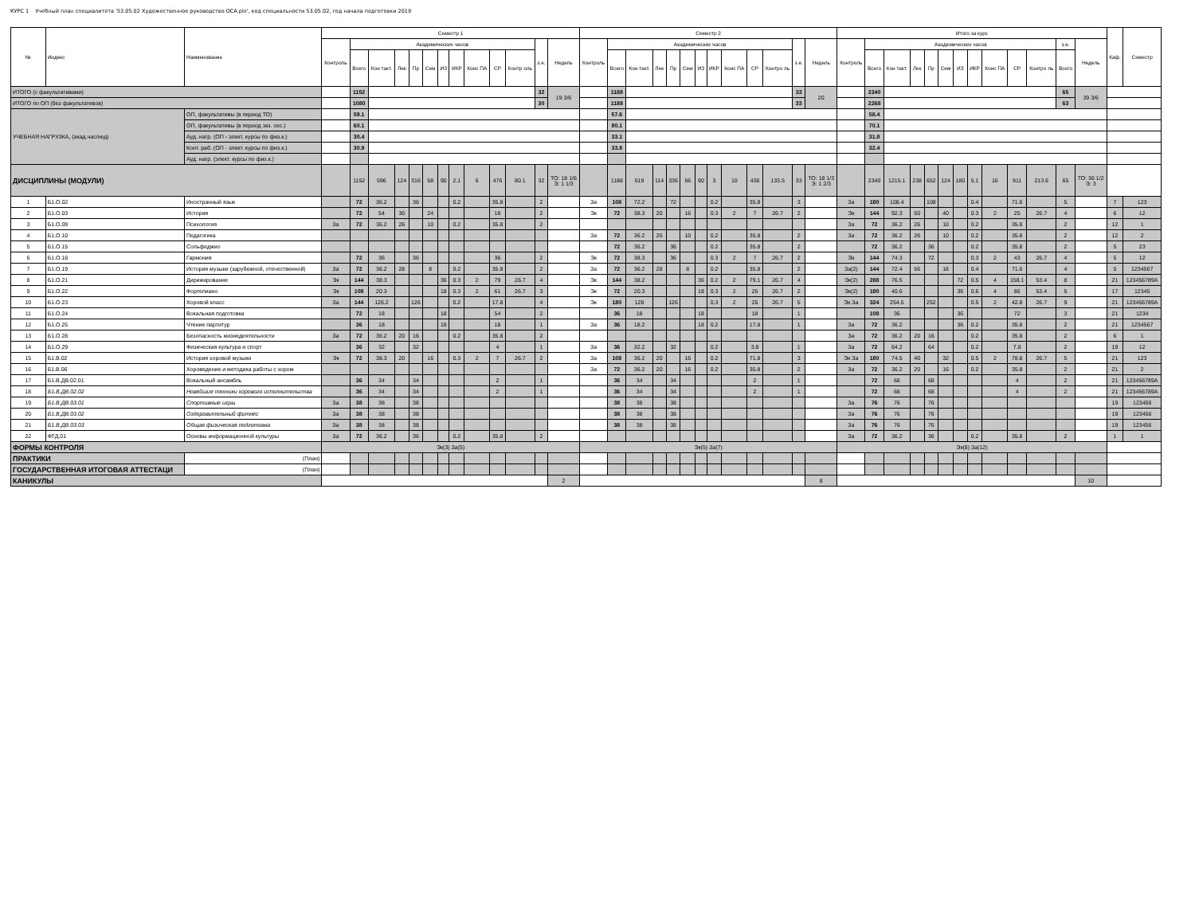КУРС 1 Учебный план специалитета '53.05.02 Художественное руководство ОСА.plx', код специальности 53.05.02, год начала подготовки 2019
| № | Индекс | Наименование | Семестр 1 | | | | | | | | | | | | | Семестр 2 | | | | | | | | | | | | | Итого за курс | | | | | | | | | | | | | Каф. | Семестр |
| --- | --- | --- | --- | --- | --- | --- | --- | --- | --- | --- | --- | --- | --- | --- | --- | --- | --- | --- | --- | --- | --- | --- | --- | --- | --- | --- | --- | --- | --- | --- | --- | --- | --- | --- | --- | --- | --- | --- | --- | --- | --- | --- | --- |
| | | | Контроль | Академических часов | | | | | | | | | | з.е. | Недель | Контроль | Академических часов | | | | | | | | | | з.е. | Недель | Контроль | Академических часов | | | | | | | | | | з.е. | Недель | | |
| | | | | Всего | Кон такт. | Лек | Пр | Сем | ИЗ | ИКР | Конс ПА | СР | Контр оль | | | | Всего | Кон такт. | Лек | Пр | Сем | ИЗ | ИКР | Конс ПА | СР | Контро ль | | | | Всего | Кон такт. | Лек | Пр | Сем | ИЗ | ИКР | Конс ПА | СР | Контро ль | Всего | | | |
| ИТОГО (с факультативами) | | | | 1152 | | | | | | | | | | 32 | 19 3/6 | | 1188 | | | | | | | | | | 33 | 20 | | 2340 | | | | | | | | | | 65 | 39 3/6 | | |
| ИТОГО по ОП (без факультативов) | | | | 1080 | | | | | | | | | | 30 | | | 1188 | | | | | | | | | | 33 | | | 2268 | | | | | | | | | | 63 | | | |
| УЧЕБНАЯ НАГРУЗКА, (акад.час/нед) | | ОП, факультативы (в период ТО) | | 59.1 | | | | | | | | | | | | | 57.6 | | | | | | | | | | | | | 58.4 | | | | | | | | | | | | | |
| | | ОП, факультативы (в период экз. сес.) | | 60.1 | | | | | | | | | | | | | 80.1 | | | | | | | | | | | | | 70.1 | | | | | | | | | | | | | |
| | | Ауд. нагр. (ОП - элект. курсы по физ.к.) | | 30.4 | | | | | | | | | | | | | 33.1 | | | | | | | | | | | | | 31.8 | | | | | | | | | | | | | |
| | | Конт. раб. (ОП - элект. курсы по физ.к.) | | 30.9 | | | | | | | | | | | | | 33.8 | | | | | | | | | | | | | 32.4 | | | | | | | | | | | | | |
| | | Ауд. нагр. (элект. курсы по физ.к.) | | | | | | | | | | | | | | | | | | | | | | | | | | | | | | | | | | | | | | | | | |
| ДИСЦИПЛИНЫ (МОДУЛИ) | | | | 1152 | 596 | 124 | 316 | 58 | 90 | 2.1 | 6 | 476 | 80.1 | 32 | ТО: 18 1/6 Э: 1 1/3 | | 1188 | 619 | 114 | 336 | 66 | 90 | 3 | 10 | 436 | 133.5 | 33 | ТО: 18 1/3 Э: 1 2/3 | | 2340 | 1215.1 | 238 | 652 | 124 | 180 | 5.1 | 16 | 911 | 213.6 | 65 | ТО: 36 1/2 Э: 3 | | |
| 1 | Б1.О.02 | Иностранный язык | | 72 | 36.2 | | 36 | | | 0.2 | | 35.8 | | 2 | | За | 108 | 72.2 | | 72 | | | 0.2 | | 35.8 | | 3 | | За | 180 | 108.4 | | 108 | | | 0.4 | | 71.6 | | 5 | | 7 | 123 |
| 2 | Б1.О.03 | История | | 72 | 54 | 30 | | 24 | | | | 18 | | 2 | | Эк | 72 | 38.3 | 20 | | 16 | | 0.3 | 2 | 7 | 26.7 | 2 | | Эк | 144 | 92.3 | 50 | | 40 | | 0.3 | 2 | 25 | 26.7 | 4 | | 6 | 12 |
| 3 | Б1.О.09 | Психология | За | 72 | 36.2 | 26 | | 10 | | 0.2 | | 35.8 | | 2 | | | | | | | | | | | | | | | За | 72 | 36.2 | 26 | | 10 | | 0.2 | | 35.8 | | 2 | | 12 | 1 |
| 4 | Б1.О.10 | Педагогика | | | | | | | | | | | | | | За | 72 | 36.2 | 26 | | 10 | | 0.2 | | 35.8 | | 2 | | За | 72 | 36.2 | 26 | | 10 | | 0.2 | | 35.8 | | 2 | | 12 | 2 |
| 5 | Б1.О.15 | Сольфеджио | | | | | | | | | | | | | | | 72 | 36.2 | | 36 | | | 0.2 | | 35.8 | | 2 | | | 72 | 36.2 | | 36 | | | 0.2 | | 35.8 | | 2 | | 5 | 23 |
| 6 | Б1.О.16 | Гармония | | 72 | 36 | | 36 | | | | | 36 | | 2 | | Эк | 72 | 38.3 | | 36 | | | 0.3 | 2 | 7 | 26.7 | 2 | | Эк | 144 | 74.3 | | 72 | | | 0.3 | 2 | 43 | 26.7 | 4 | | 5 | 12 |
| 7 | Б1.О.19 | История музыки (зарубежной, отечественной) | За | 72 | 36.2 | 28 | | 8 | | 0.2 | | 35.8 | | 2 | | За | 72 | 36.2 | 28 | | 8 | | 0.2 | | 35.8 | | 2 | | За(2) | 144 | 72.4 | 56 | | 16 | | 0.4 | | 71.6 | | 4 | | 5 | 1234567 |
| 8 | Б1.О.21 | Дирижирование | Эк | 144 | 38.3 | | | | 36 | 0.3 | 2 | 79 | 26.7 | 4 | | Эк | 144 | 38.2 | | | | 36 | 0.2 | 2 | 79.1 | 26.7 | 4 | | Эк(2) | 288 | 76.5 | | | | 72 | 0.5 | 4 | 158.1 | 53.4 | 8 | | 21 | 123456789А |
| 9 | Б1.О.22 | Фортепиано | Эк | 108 | 20.3 | | | | 18 | 0.3 | 2 | 61 | 26.7 | 3 | | Эк | 72 | 20.3 | | | | 18 | 0.3 | 2 | 25 | 26.7 | 2 | | Эк(2) | 180 | 40.6 | | | | 36 | 0.6 | 4 | 86 | 53.4 | 5 | | 17 | 12345 |
| 10 | Б1.О.23 | Хоровой класс | За | 144 | 126.2 | | 126 | | | 0.2 | | 17.8 | | 4 | | Эк | 180 | 128 | | 126 | | | 0.3 | 2 | 25 | 26.7 | 5 | | Эк За | 324 | 254.5 | | 252 | | | 0.5 | 2 | 42.8 | 26.7 | 9 | | 21 | 123456789А |
| 11 | Б1.О.24 | Вокальная подготовка | | 72 | 18 | | | | 18 | | | 54 | | 2 | | | 36 | 18 | | | | 18 | | | 18 | | 1 | | | 108 | 36 | | | | 36 | | | 72 | | 3 | | 21 | 1234 |
| 12 | Б1.О.25 | Чтение партитур | | 36 | 18 | | | | 18 | | | 18 | | 1 | | За | 36 | 18.2 | | | | 18 | 0.2 | | 17.8 | | 1 | | За | 72 | 36.2 | | | | 36 | 0.2 | | 35.8 | | 2 | | 21 | 1234567 |
| 13 | Б1.О.28 | Безопасность жизнедеятельности | За | 72 | 36.2 | 20 | 16 | | | 0.2 | | 35.8 | | 2 | | | | | | | | | | | | | | | За | 72 | 36.2 | 20 | 16 | | | 0.2 | | 35.8 | | 2 | | 6 | 1 |
| 14 | Б1.О.29 | Физическая культура и спорт | | 36 | 32 | | 32 | | | | | 4 | | 1 | | За | 36 | 32.2 | | 32 | | | 0.2 | | 3.8 | | 1 | | За | 72 | 64.2 | | 64 | | | 0.2 | | 7.8 | | 2 | | 19 | 12 |
| 15 | Б1.В.02 | История хоровой музыки | Эк | 72 | 38.3 | 20 | | 16 | | 0.3 | 2 | 7 | 26.7 | 2 | | За | 108 | 36.2 | 20 | | 16 | | 0.2 | | 71.8 | | 3 | | Эк За | 180 | 74.5 | 40 | | 32 | | 0.5 | 2 | 78.8 | 26.7 | 5 | | 21 | 123 |
| 16 | Б1.В.06 | Хороведение и методика работы с хором | | | | | | | | | | | | | | За | 72 | 36.2 | 20 | | 16 | | 0.2 | | 35.8 | | 2 | | За | 72 | 36.2 | 20 | | 16 | | 0.2 | | 35.8 | | 2 | | 21 | 2 |
| 17 | Б1.В.ДВ.02.01 | Вокальный ансамбль | | 36 | 34 | | 34 | | | | | 2 | | 1 | | | 36 | 34 | | 34 | | | | | 2 | | 1 | | | 72 | 68 | | 68 | | | | | 4 | | 2 | | 21 | 123456789А |
| 18 | Б1.В.ДВ.02.02 | Новейшие техники хорового исполнительства | | 36 | 34 | | 34 | | | | | 2 | | 1 | | | 36 | 34 | | 34 | | | | | 2 | | 1 | | | 72 | 68 | | 68 | | | | | 4 | | 2 | | 21 | 123456789А |
| 19 | Б1.В.ДВ.03.01 | Спортивные игры | За | 38 | 38 | | 38 | | | | | | | | | | 38 | 38 | | 38 | | | | | | | | | За | 76 | 76 | | 76 | | | | | | | | | 19 | 123456 |
| 20 | Б1.В.ДВ.03.02 | Оздоровительный фитнес | За | 38 | 38 | | 38 | | | | | | | | | | 38 | 38 | | 38 | | | | | | | | | За | 76 | 76 | | 76 | | | | | | | | | 19 | 123456 |
| 21 | Б1.В.ДВ.03.03 | Общая физическая подготовка | За | 38 | 38 | | 38 | | | | | | | | | | 38 | 38 | | 38 | | | | | | | | | За | 76 | 76 | | 76 | | | | | | | | | 19 | 123456 |
| 22 | ФТД.01 | Основы информационной культуры | За | 72 | 36.2 | | 36 | | | 0.2 | | 35.8 | | 2 | | | | | | | | | | | | | | | За | 72 | 36.2 | | 36 | | | 0.2 | | 35.8 | | 2 | | 1 | 1 |
| ФОРМЫ КОНТРОЛЯ | | | Эк(3) За(5) | | | | | | | | | | | | | Эк(5) За(7) | | | | | | | | | | | | | Эк(8) За(12) | | | | | | | | | | | | | | |
| ПРАКТИКИ | | (План) | | | | | | | | | | | | | | | | | | | | | | | | | | | | | | | | | | | | | | | | | |
| ГОСУДАРСТВЕННАЯ ИТОГОВАЯ АТТЕСТАЦИ | | (План) | | | | | | | | | | | | | | | | | | | | | | | | | | | | | | | | | | | | | | | | | |
| КАНИКУЛЫ | | | | | | | | | | | | | | | 2 | | | | | | | | | | | | | 8 | | | | | | | | | | | | | 10 | | |